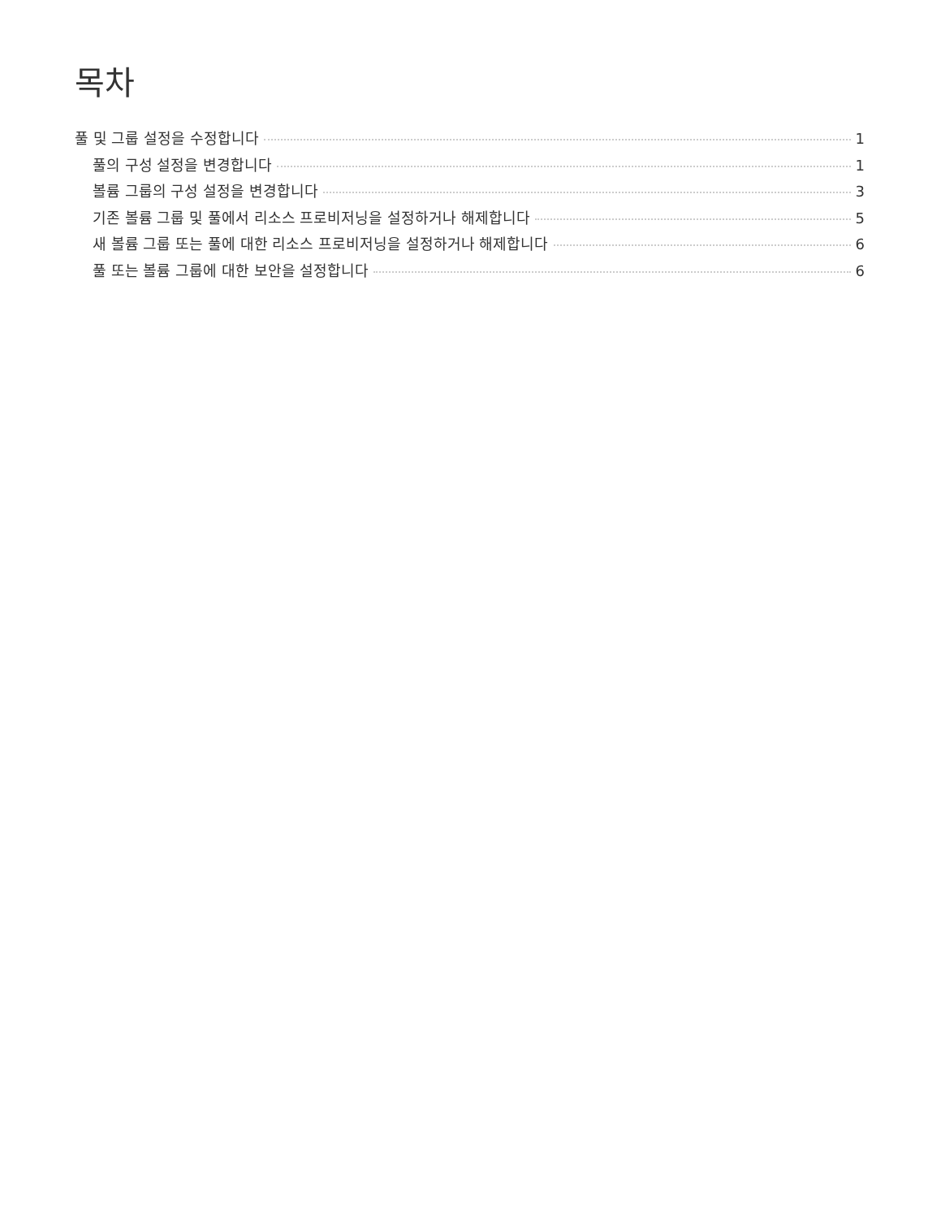목차
풀 및 그룹 설정을 수정합니다 1
풀의 구성 설정을 변경합니다 1
볼륨 그룹의 구성 설정을 변경합니다 3
기존 볼륨 그룹 및 풀에서 리소스 프로비저닝을 설정하거나 해제합니다 5
새 볼륨 그룹 또는 풀에 대한 리소스 프로비저닝을 설정하거나 해제합니다 6
풀 또는 볼륨 그룹에 대한 보안을 설정합니다 6